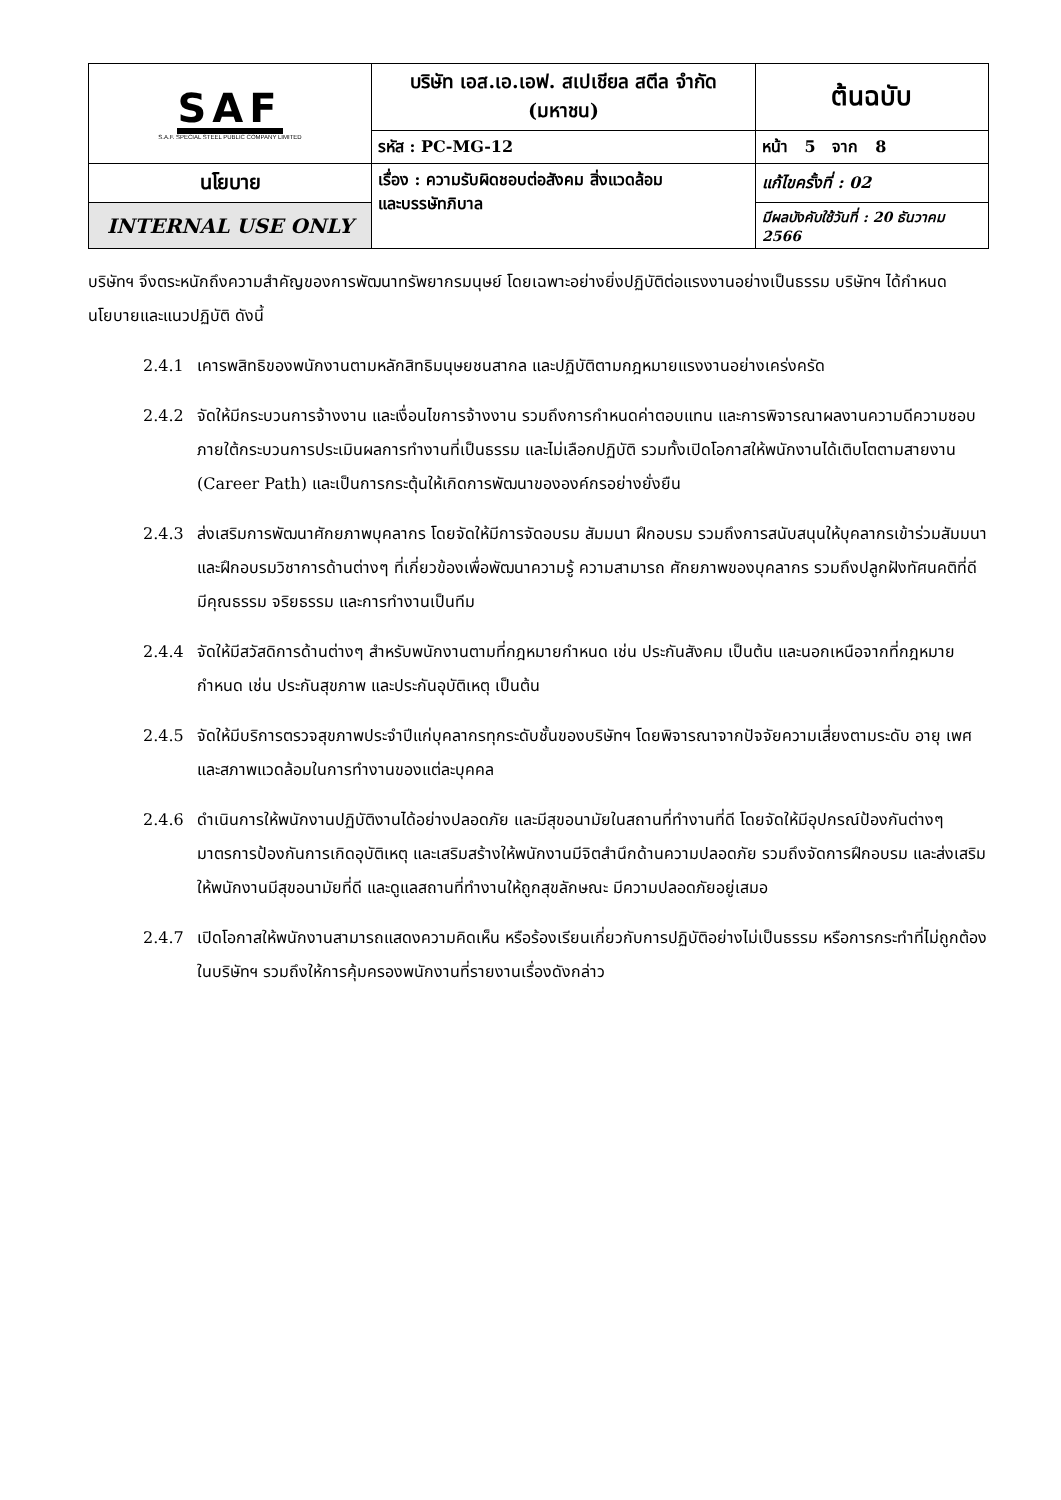| SAF S.A.F. SPECIAL STEEL PUBLIC COMPANY LIMITED | บริษัท เอส.เอ.เอฟ. สเปเชียล สตีล จำกัด (มหาชน) | | ต้นฉบับ |
| | รหัส : PC-MG-12 | หน้า 5 จาก 8 | |
| นโยบาย | เรื่อง : ความรับผิดชอบต่อสังคม สิ่งแวดล้อม และบรรษัทภิบาล | แก้ไขครั้งที่ : 02 | |
| INTERNAL USE ONLY | | มีผลบังคับใช้วันที่ : 20 ธันวาคม 2566 | |
บริษัทฯ จึงตระหนักถึงความสำคัญของการพัฒนาทรัพยากรมนุษย์ โดยเฉพาะอย่างยิ่งปฏิบัติต่อแรงงานอย่างเป็นธรรม บริษัทฯ ได้กำหนดนโยบายและแนวปฏิบัติ ดังนี้
2.4.1 เคารพสิทธิของพนักงานตามหลักสิทธิมนุษยชนสากล และปฏิบัติตามกฎหมายแรงงานอย่างเคร่งครัด
2.4.2 จัดให้มีกระบวนการจ้างงาน และเงื่อนไขการจ้างงาน รวมถึงการกำหนดค่าตอบแทน และการพิจารณาผลงานความดีความชอบภายใต้กระบวนการประเมินผลการทำงานที่เป็นธรรม และไม่เลือกปฏิบัติ รวมทั้งเปิดโอกาสให้พนักงานได้เติบโตตามสายงาน (Career Path) และเป็นการกระตุ้นให้เกิดการพัฒนาขององค์กรอย่างยั่งยืน
2.4.3 ส่งเสริมการพัฒนาศักยภาพบุคลากร โดยจัดให้มีการจัดอบรม สัมมนา ฝึกอบรม รวมถึงการสนับสนุนให้บุคลากรเข้าร่วมสัมมนา และฝึกอบรมวิชาการด้านต่างๆ ที่เกี่ยวข้องเพื่อพัฒนาความรู้ ความสามารถ ศักยภาพของบุคลากร รวมถึงปลูกฝังทัศนคติที่ดี มีคุณธรรม จริยธรรม และการทำงานเป็นทีม
2.4.4 จัดให้มีสวัสดิการด้านต่างๆ สำหรับพนักงานตามที่กฎหมายกำหนด เช่น ประกันสังคม เป็นต้น และนอกเหนือจากที่กฎหมายกำหนด เช่น ประกันสุขภาพ และประกันอุบัติเหตุ เป็นต้น
2.4.5 จัดให้มีบริการตรวจสุขภาพประจำปีแก่บุคลากรทุกระดับชั้นของบริษัทฯ โดยพิจารณาจากปัจจัยความเสี่ยงตามระดับ อายุ เพศ และสภาพแวดล้อมในการทำงานของแต่ละบุคคล
2.4.6 ดำเนินการให้พนักงานปฏิบัติงานได้อย่างปลอดภัย และมีสุขอนามัยในสถานที่ทำงานที่ดี โดยจัดให้มีอุปกรณ์ป้องกันต่างๆ มาตรการป้องกันการเกิดอุบัติเหตุ และเสริมสร้างให้พนักงานมีจิตสำนึกด้านความปลอดภัย รวมถึงจัดการฝึกอบรม และส่งเสริมให้พนักงานมีสุขอนามัยที่ดี และดูแลสถานที่ทำงานให้ถูกสุขลักษณะ มีความปลอดภัยอยู่เสมอ
2.4.7 เปิดโอกาสให้พนักงานสามารถแสดงความคิดเห็น หรือร้องเรียนเกี่ยวกับการปฏิบัติอย่างไม่เป็นธรรม หรือการกระทำที่ไม่ถูกต้องในบริษัทฯ รวมถึงให้การคุ้มครองพนักงานที่รายงานเรื่องดังกล่าว